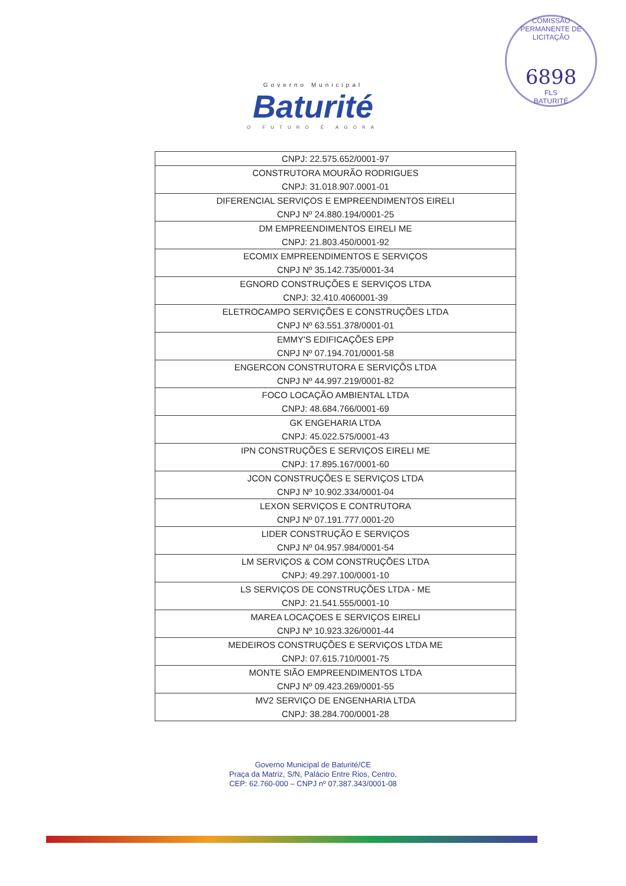COMISSÃO PERMANENTE DE LICITAÇÃO
6898
FLS
BATURITÉ
Governo Municipal
Baturité
O FUTURO É AGORA
| CNPJ: 22.575.652/0001-97 |
| CONSTRUTORA MOURÃO RODRIGUES CNPJ: 31.018.907.0001-01 |
| DIFERENCIAL SERVIÇOS E EMPREENDIMENTOS EIRELI CNPJ Nº 24.880.194/0001-25 |
| DM EMPREENDIMENTOS EIRELI ME CNPJ: 21.803.450/0001-92 |
| ECOMIX EMPREENDIMENTOS E SERVIÇOS CNPJ Nº 35.142.735/0001-34 |
| EGNORD CONSTRUÇÕES E SERVIÇOS LTDA CNPJ: 32.410.4060001-39 |
| ELETROCAMPO SERVIÇÕES E CONSTRUÇÕES LTDA CNPJ Nº 63.551.378/0001-01 |
| EMMY'S EDIFICAÇÕES EPP CNPJ Nº 07.194.701/0001-58 |
| ENGERCON CONSTRUTORA E SERVIÇÕS LTDA CNPJ Nº 44.997.219/0001-82 |
| FOCO LOCAÇÃO AMBIENTAL LTDA CNPJ: 48.684.766/0001-69 |
| GK ENGEHARIA LTDA CNPJ: 45.022.575/0001-43 |
| IPN CONSTRUÇÕES E SERVIÇOS EIRELI ME CNPJ: 17.895.167/0001-60 |
| JCON CONSTRUÇÕES E SERVIÇOS LTDA CNPJ Nº 10.902.334/0001-04 |
| LEXON SERVIÇOS E CONTRUTORA CNPJ Nº 07.191.777.0001-20 |
| LIDER CONSTRUÇÃO E SERVIÇOS CNPJ Nº 04.957.984/0001-54 |
| LM SERVIÇOS & COM CONSTRUÇÕES LTDA CNPJ: 49.297.100/0001-10 |
| LS SERVIÇOS DE CONSTRUÇÕES LTDA - ME CNPJ: 21.541.555/0001-10 |
| MAREA LOCAÇOES E SERVIÇOS EIRELI CNPJ Nº 10.923.326/0001-44 |
| MEDEIROS CONSTRUÇÕES E SERVIÇOS LTDA ME CNPJ: 07.615.710/0001-75 |
| MONTE SIÃO EMPREENDIMENTOS LTDA CNPJ Nº 09.423.269/0001-55 |
| MV2 SERVIÇO DE ENGENHARIA LTDA CNPJ: 38.284.700/0001-28 |
Governo Municipal de Baturité/CE
Praça da Matriz, S/N, Palácio Entre Rios, Centro,
CEP: 62.760-000 – CNPJ nº 07.387.343/0001-08